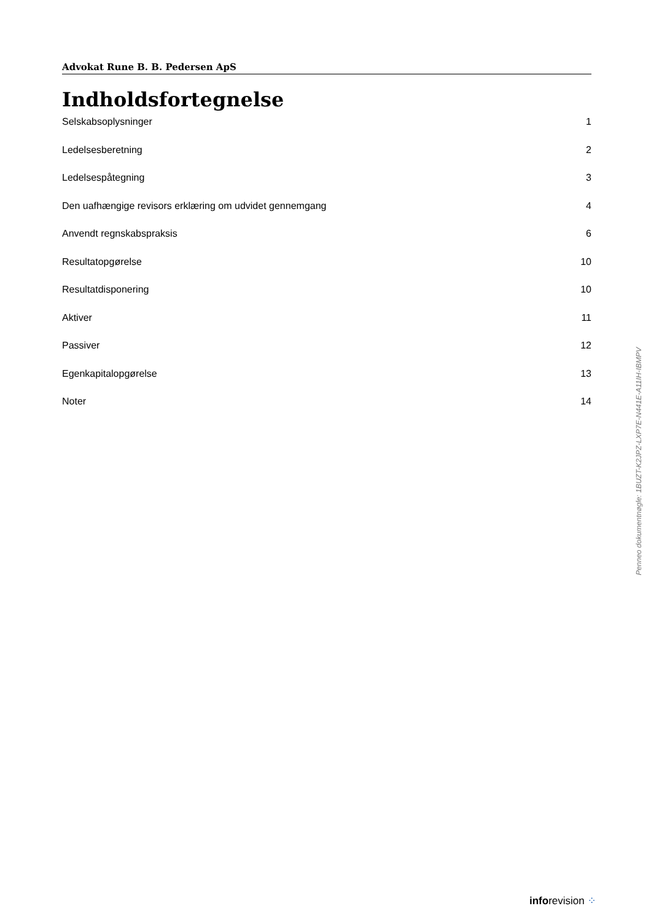Advokat Rune B. B. Pedersen ApS
Indholdsfortegnelse
| Selskabsoplysninger | 1 |
| Ledelsesberetning | 2 |
| Ledelsespåtegning | 3 |
| Den uafhængige revisors erklæring om udvidet gennemgang | 4 |
| Anvendt regnskabspraksis | 6 |
| Resultatopgørelse | 10 |
| Resultatdisponering | 10 |
| Aktiver | 11 |
| Passiver | 12 |
| Egenkapitalopgørelse | 13 |
| Noter | 14 |
Penneo dokumentnøgle: 1BUZT-K2JPZ-LXP7E-N441E-A11IH-IBMPV
inforevision ⁘